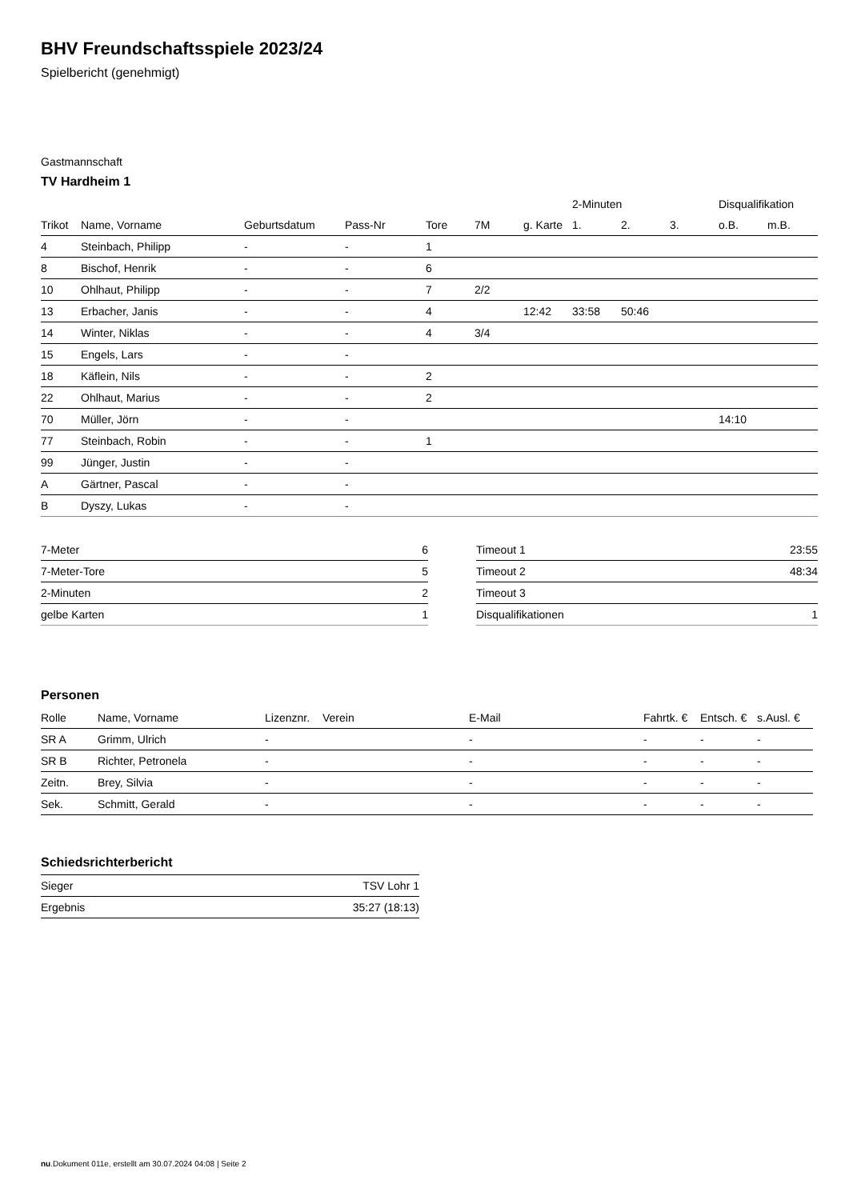BHV Freundschaftsspiele 2023/24
Spielbericht (genehmigt)
Gastmannschaft
TV Hardheim 1
| | | | | | | | 2-Minuten | | | Disqualifikation | |
| Trikot | Name, Vorname | Geburtsdatum | Pass-Nr | Tore | 7M | g. Karte | 1. | 2. | 3. | o.B. | m.B. |
| 4 | Steinbach, Philipp | - | - | 1 | | | | | | | |
| 8 | Bischof, Henrik | - | - | 6 | | | | | | | |
| 10 | Ohlhaut, Philipp | - | - | 7 | 2/2 | | | | | | |
| 13 | Erbacher, Janis | - | - | 4 | | 12:42 | 33:58 | 50:46 | | | |
| 14 | Winter, Niklas | - | - | 4 | 3/4 | | | | | | |
| 15 | Engels, Lars | - | - | | | | | | | | |
| 18 | Käflein, Nils | - | - | 2 | | | | | | | |
| 22 | Ohlhaut, Marius | - | - | 2 | | | | | | | |
| 70 | Müller, Jörn | - | - | | | | | | | 14:10 | |
| 77 | Steinbach, Robin | - | - | 1 | | | | | | | |
| 99 | Jünger, Justin | - | - | | | | | | | | |
| A | Gärtner, Pascal | - | - | | | | | | | | |
| B | Dyszy, Lukas | - | - | | | | | | | | |
| 7-Meter | 6 |
| 7-Meter-Tore | 5 |
| 2-Minuten | 2 |
| gelbe Karten | 1 |
| Timeout 1 | 23:55 |
| Timeout 2 | 48:34 |
| Timeout 3 | |
| Disqualifikationen | 1 |
Personen
| Rolle | Name, Vorname | Lizenznr. | Verein | E-Mail | Fahrtk. € | Entsch. € | s.Ausl. € |
| --- | --- | --- | --- | --- | --- | --- | --- |
| SR A | Grimm, Ulrich | - | | - | - | - | - |
| SR B | Richter, Petronela | - | | - | - | - | - |
| Zeitn. | Brey, Silvia | - | | - | - | - | - |
| Sek. | Schmitt, Gerald | - | | - | - | - | - |
Schiedsrichterbericht
| Sieger | TSV Lohr 1 |
| Ergebnis | 35:27 (18:13) |
nu.Dokument 011e, erstellt am 30.07.2024 04:08 | Seite 2